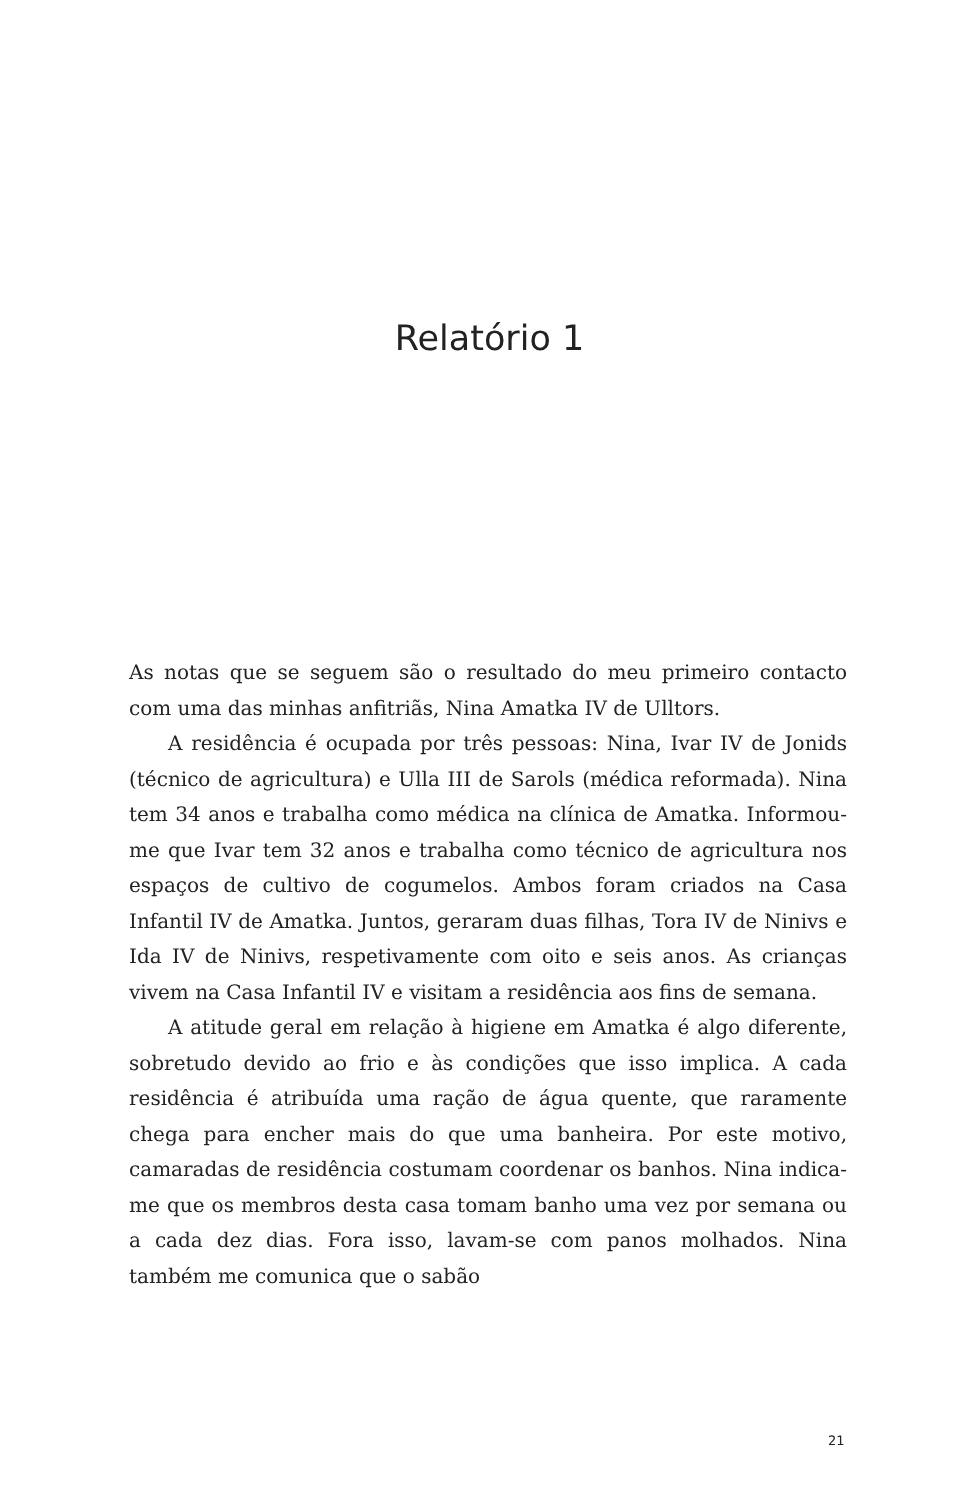Relatório 1
As notas que se seguem são o resultado do meu primeiro contacto com uma das minhas anfitriãs, Nina Amatka IV de Ulltors.
A residência é ocupada por três pessoas: Nina, Ivar IV de Jonids (técnico de agricultura) e Ulla III de Sarols (médica reformada). Nina tem 34 anos e trabalha como médica na clínica de Amatka. Informou-me que Ivar tem 32 anos e trabalha como técnico de agricultura nos espaços de cultivo de cogumelos. Ambos foram criados na Casa Infantil IV de Amatka. Juntos, geraram duas filhas, Tora IV de Ninivs e Ida IV de Ninivs, respetivamente com oito e seis anos. As crianças vivem na Casa Infantil IV e visitam a residência aos fins de semana.
A atitude geral em relação à higiene em Amatka é algo diferente, sobretudo devido ao frio e às condições que isso implica. A cada residência é atribuída uma ração de água quente, que raramente chega para encher mais do que uma banheira. Por este motivo, camaradas de residência costumam coordenar os banhos. Nina indica-me que os membros desta casa tomam banho uma vez por semana ou a cada dez dias. Fora isso, lavam-se com panos molhados. Nina também me comunica que o sabão
21